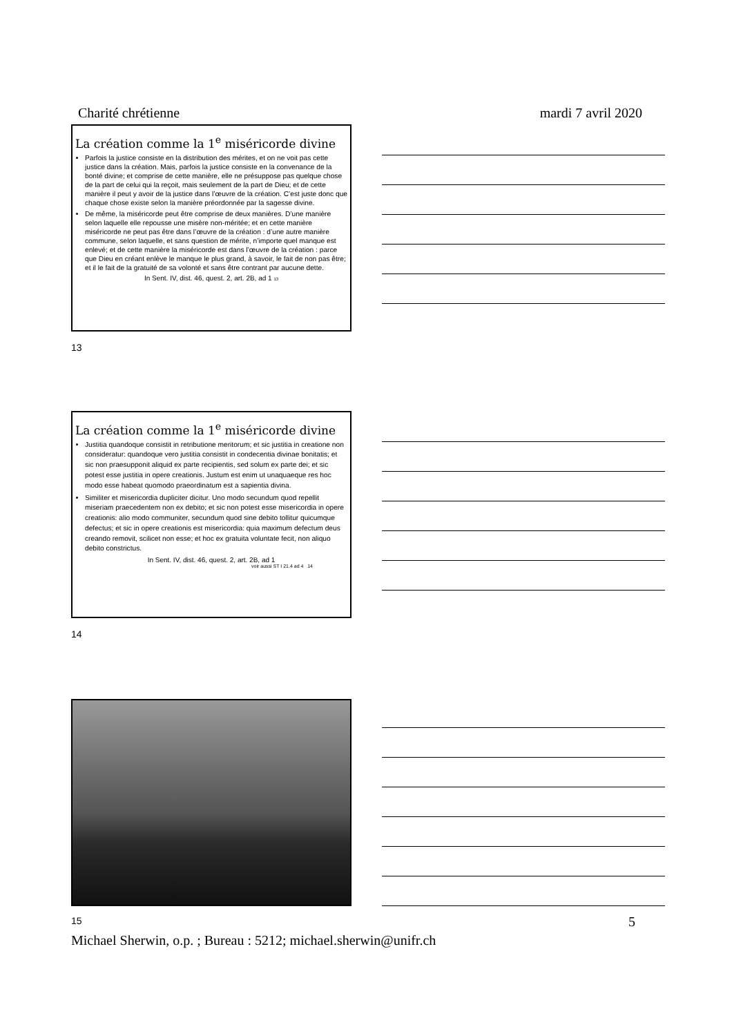Charité chrétienne mardi 7 avril 2020
La création comme la 1<sup>e</sup> miséricorde divine
Parfois la justice consiste en la distribution des mérites, et on ne voit pas cette justice dans la création. Mais, parfois la justice consiste en la convenance de la bonté divine; et comprise de cette manière, elle ne présuppose pas quelque chose de la part de celui qui la reçoit, mais seulement de la part de Dieu; et de cette manière il peut y avoir de la justice dans l’œuvre de la création. C’est juste donc que chaque chose existe selon la manière préordonnée par la sagesse divine.
De même, la miséricorde peut être comprise de deux manières. D’une manière selon laquelle elle repousse une misère non-méritée; et en cette manière miséricorde ne peut pas être dans l’œuvre de la création : d’une autre manière commune, selon laquelle, et sans question de mérite, n’importe quel manque est enlevé; et de cette manière la miséricorde est dans l’œuvre de la création : parce que Dieu en créant enlève le manque le plus grand, à savoir, le fait de non pas être; et il le fait de la gratuité de sa volonté et sans être contrant par aucune dette.
In Sent. IV, dist. 46, quest. 2, art. 2B, ad 1 13
13
La création comme la 1<sup>e</sup> miséricorde divine
Justitia quandoque consistit in retributione meritorum; et sic justitia in creatione non consideratur: quandoque vero justitia consistit in condecentia divinae bonitatis; et sic non praesupponit aliquid ex parte recipientis, sed solum ex parte dei; et sic potest esse justitia in opere creationis. Justum est enim ut unaquaeque res hoc modo esse habeat quomodo praeordinatum est a sapientia divina.
Similiter et misericordia dupliciter dicitur. Uno modo secundum quod repellit miseriam praecedentem non ex debito; et sic non potest esse misericordia in opere creationis: alio modo communiter, secundum quod sine debito tollitur quicumque defectus; et sic in opere creationis est misericordia: quia maximum defectum deus creando removit, scilicet non esse; et hoc ex gratuita voluntate fecit, non aliquo debito constrictus.
In Sent. IV, dist. 46, quest. 2, art. 2B, ad 1
voir aussi ST I 21.4 ad 4 14
14
15 5
Michael Sherwin, o.p. ; Bureau : 5212; michael.sherwin@unifr.ch